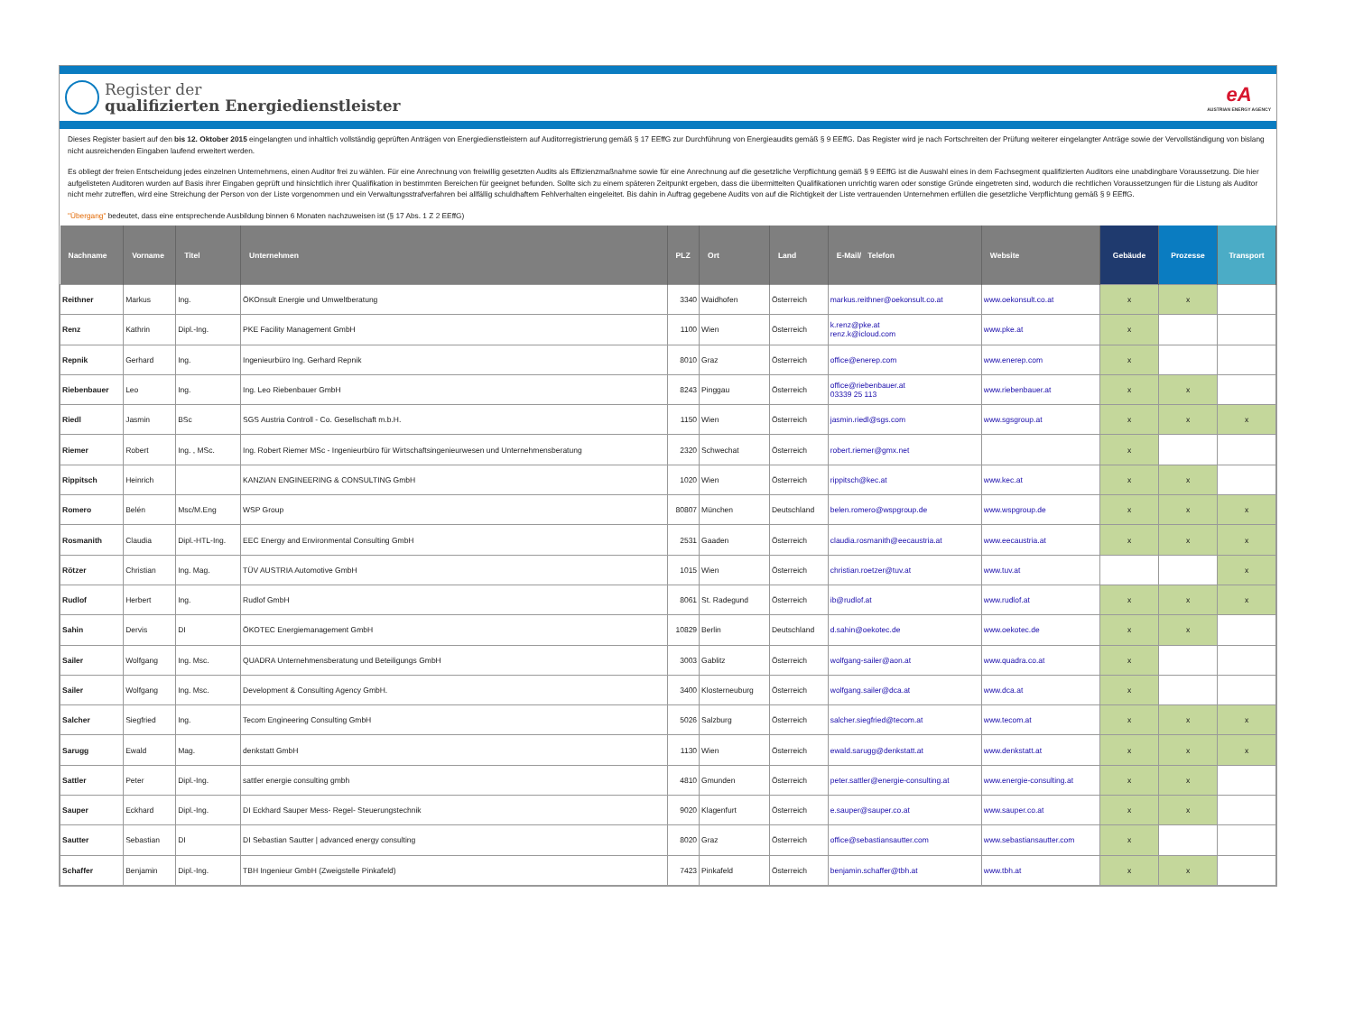Register der
qualifizierten Energiedienstleister
eA
AUSTRIAN ENERGY AGENCY
Dieses Register basiert auf den bis 12. Oktober 2015 eingelangten und inhaltlich vollständig geprüften Anträgen von Energiedienstleistern auf Auditorregistrierung gemäß § 17 EEffG zur Durchführung von Energieaudits gemäß § 9 EEffG. Das Register wird je nach Fortschreiten der Prüfung weiterer eingelangter Anträge sowie der Vervollständigung von bislang nicht ausreichenden Eingaben laufend erweitert werden.
Es obliegt der freien Entscheidung jedes einzelnen Unternehmens, einen Auditor frei zu wählen. Für eine Anrechnung von freiwillig gesetzten Audits als Effizienzmaßnahme sowie für eine Anrechnung auf die gesetzliche Verpflichtung gemäß § 9 EEffG ist die Auswahl eines in dem Fachsegment qualifizierten Auditors eine unabdingbare Voraussetzung. Die hier aufgelisteten Auditoren wurden auf Basis ihrer Eingaben geprüft und hinsichtlich ihrer Qualifikation in bestimmten Bereichen für geeignet befunden. Sollte sich zu einem späteren Zeitpunkt ergeben, dass die übermittelten Qualifikationen unrichtig waren oder sonstige Gründe eingetreten sind, wodurch die rechtlichen Voraussetzungen für die Listung als Auditor nicht mehr zutreffen, wird eine Streichung der Person von der Liste vorgenommen und ein Verwaltungsstrafverfahren bei allfällig schuldhaftem Fehlverhalten eingeleitet. Bis dahin in Auftrag gegebene Audits von auf die Richtigkeit der Liste vertrauenden Unternehmen erfüllen die gesetzliche Verpflichtung gemäß § 9 EEffG.
"Übergang" bedeutet, dass eine entsprechende Ausbildung binnen 6 Monaten nachzuweisen ist (§ 17 Abs. 1 Z 2 EEffG)
| Nachname | Vorname | Titel | Unternehmen | PLZ | Ort | Land | E-Mail/ Telefon | Website | Gebäude | Prozesse | Transport |
| --- | --- | --- | --- | --- | --- | --- | --- | --- | --- | --- | --- |
| Reithner | Markus | Ing. | ÖKOnsult Energie und Umweltberatung | 3340 | Waidhofen | Österreich | markus.reithner@oekonsult.co.at | www.oekonsult.co.at | x | x | |
| Renz | Kathrin | Dipl.-Ing. | PKE Facility Management GmbH | 1100 | Wien | Österreich | k.renz@pke.at renz.k@icloud.com | www.pke.at | x | | |
| Repnik | Gerhard | Ing. | Ingenieurbüro Ing. Gerhard Repnik | 8010 | Graz | Österreich | office@enerep.com | www.enerep.com | x | | |
| Riebenbauer | Leo | Ing. | Ing. Leo Riebenbauer GmbH | 8243 | Pinggau | Österreich | office@riebenbauer.at 03339 25 113 | www.riebenbauer.at | x | x | |
| Riedl | Jasmin | BSc | SGS Austria Controll - Co. Gesellschaft m.b.H. | 1150 | Wien | Österreich | jasmin.riedl@sgs.com | www.sgsgroup.at | x | x | x |
| Riemer | Robert | Ing. , MSc. | Ing. Robert Riemer MSc - Ingenieurbüro für Wirtschaftsingenieurwesen und Unternehmensberatung | 2320 | Schwechat | Österreich | robert.riemer@gmx.net | | x | | |
| Rippitsch | Heinrich | | KANZIAN ENGINEERING & CONSULTING GmbH | 1020 | Wien | Österreich | rippitsch@kec.at | www.kec.at | x | x | |
| Romero | Belén | Msc/M.Eng | WSP Group | 80807 | München | Deutschland | belen.romero@wspgroup.de | www.wspgroup.de | x | x | x |
| Rosmanith | Claudia | Dipl.-HTL-Ing. | EEC Energy and Environmental Consulting GmbH | 2531 | Gaaden | Österreich | claudia.rosmanith@eecaustria.at | www.eecaustria.at | x | x | x |
| Rötzer | Christian | Ing. Mag. | TÜV AUSTRIA Automotive GmbH | 1015 | Wien | Österreich | christian.roetzer@tuv.at | www.tuv.at | | | x |
| Rudlof | Herbert | Ing. | Rudlof GmbH | 8061 | St. Radegund | Österreich | ib@rudlof.at | www.rudlof.at | x | x | x |
| Sahin | Dervis | DI | ÖKOTEC Energiemanagement GmbH | 10829 | Berlin | Deutschland | d.sahin@oekotec.de | www.oekotec.de | x | x | |
| Sailer | Wolfgang | Ing. Msc. | QUADRA Unternehmensberatung und Beteiligungs GmbH | 3003 | Gablitz | Österreich | wolfgang-sailer@aon.at | www.quadra.co.at | x | | |
| Sailer | Wolfgang | Ing. Msc. | Development & Consulting Agency GmbH. | 3400 | Klosterneuburg | Österreich | wolfgang.sailer@dca.at | www.dca.at | x | | |
| Salcher | Siegfried | Ing. | Tecom Engineering Consulting GmbH | 5026 | Salzburg | Österreich | salcher.siegfried@tecom.at | www.tecom.at | x | x | x |
| Sarugg | Ewald | Mag. | denkstatt GmbH | 1130 | Wien | Österreich | ewald.sarugg@denkstatt.at | www.denkstatt.at | x | x | x |
| Sattler | Peter | Dipl.-Ing. | sattler energie consulting gmbh | 4810 | Gmunden | Österreich | peter.sattler@energie-consulting.at | www.energie-consulting.at | x | x | |
| Sauper | Eckhard | Dipl.-Ing. | DI Eckhard Sauper Mess- Regel- Steuerungstechnik | 9020 | Klagenfurt | Österreich | e.sauper@sauper.co.at | www.sauper.co.at | x | x | |
| Sautter | Sebastian | DI | DI Sebastian Sautter / advanced energy consulting | 8020 | Graz | Österreich | office@sebastiansautter.com | www.sebastiansautter.com | x | | |
| Schaffer | Benjamin | Dipl.-Ing. | TBH Ingenieur GmbH (Zweigstelle Pinkafeld) | 7423 | Pinkafeld | Österreich | benjamin.schaffer@tbh.at | www.tbh.at | x | x | |